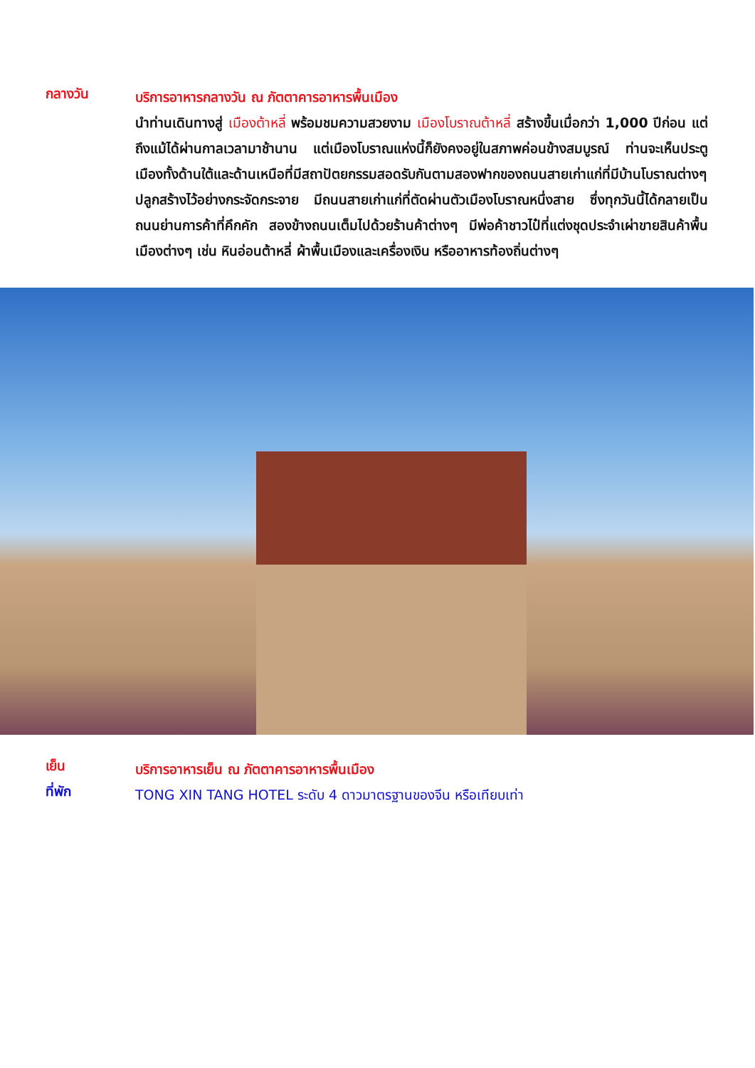กลางวัน
บริการอาหารกลางวัน ณ ภัตตาคารอาหารพื้นเมือง
นำท่านเดินทางสู่ เมืองต้าหลี่ พร้อมชมความสวยงาม เมืองโบราณต้าหลี่ สร้างขึ้นเมื่อกว่า 1,000 ปีก่อน แต่ถึงแม้ได้ผ่านกาลเวลามาช้านาน แต่เมืองโบราณแห่งนี้ก็ยังคงอยู่ในสภาพค่อนข้างสมบูรณ์ ท่านจะเห็นประตูเมืองทั้งด้านใต้และด้านเหนือที่มีสถาปัตยกรรมสอดรับกันตามสองฟากของถนนสายเก่าแก่ที่มีบ้านโบราณต่างๆ ปลูกสร้างไว้อย่างกระจัดกระจาย มีถนนสายเก่าแก่ที่ตัดผ่านตัวเมืองโบราณหนึ่งสาย ซึ่งทุกวันนี้ได้กลายเป็นถนนย่านการค้าที่คึกคัก สองข้างถนนเต็มไปด้วยร้านค้าต่างๆ มีพ่อค้าชาวไป๋ที่แต่งชุดประจำเผ่าขายสินค้าพื้นเมืองต่างๆ เช่น หินอ่อนต้าหลี่ ผ้าพื้นเมืองและเครื่องเงิน หรืออาหารท้องถิ่นต่างๆ
เย็น
บริการอาหารเย็น ณ ภัตตาคารอาหารพื้นเมือง
ที่พัก
TONG XIN TANG HOTEL ระดับ 4 ดาวมาตรฐานของจีน หรือเทียบเท่า